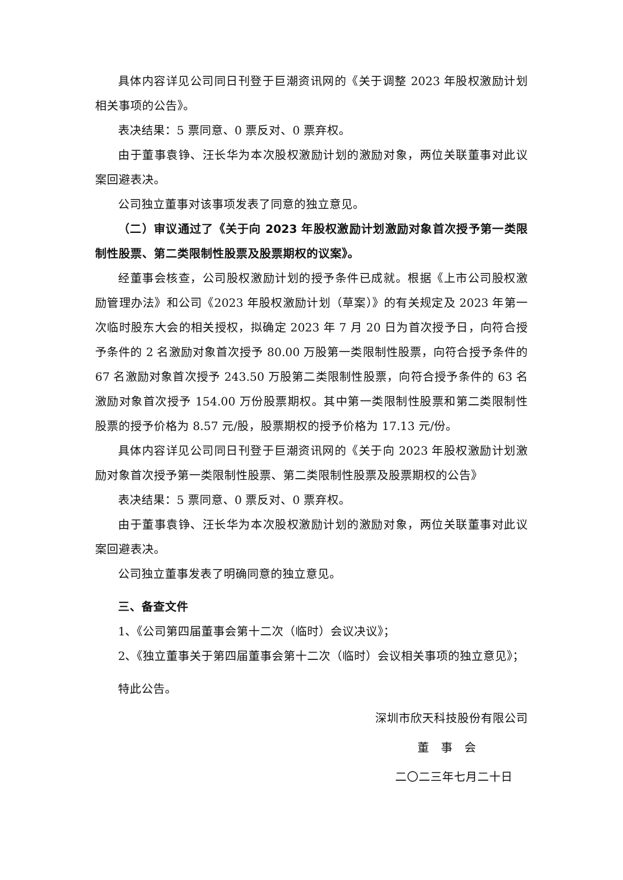具体内容详见公司同日刊登于巨潮资讯网的《关于调整 2023 年股权激励计划相关事项的公告》。
表决结果：5 票同意、0 票反对、0 票弃权。
由于董事袁铮、汪长华为本次股权激励计划的激励对象，两位关联董事对此议案回避表决。
公司独立董事对该事项发表了同意的独立意见。
（二）审议通过了《关于向 2023 年股权激励计划激励对象首次授予第一类限制性股票、第二类限制性股票及股票期权的议案》。
经董事会核查，公司股权激励计划的授予条件已成就。根据《上市公司股权激励管理办法》和公司《2023 年股权激励计划（草案）》的有关规定及 2023 年第一次临时股东大会的相关授权，拟确定 2023 年 7 月 20 日为首次授予日，向符合授予条件的 2 名激励对象首次授予 80.00 万股第一类限制性股票，向符合授予条件的 67 名激励对象首次授予 243.50 万股第二类限制性股票，向符合授予条件的 63 名激励对象首次授予 154.00 万份股票期权。其中第一类限制性股票和第二类限制性股票的授予价格为 8.57 元/股，股票期权的授予价格为 17.13 元/份。
具体内容详见公司同日刊登于巨潮资讯网的《关于向 2023 年股权激励计划激励对象首次授予第一类限制性股票、第二类限制性股票及股票期权的公告》
表决结果：5 票同意、0 票反对、0 票弃权。
由于董事袁铮、汪长华为本次股权激励计划的激励对象，两位关联董事对此议案回避表决。
公司独立董事发表了明确同意的独立意见。
三、备查文件
1、《公司第四届董事会第十二次（临时）会议决议》；
2、《独立董事关于第四届董事会第十二次（临时）会议相关事项的独立意见》；
特此公告。
深圳市欣天科技股份有限公司
董　事　会
二〇二三年七月二十日